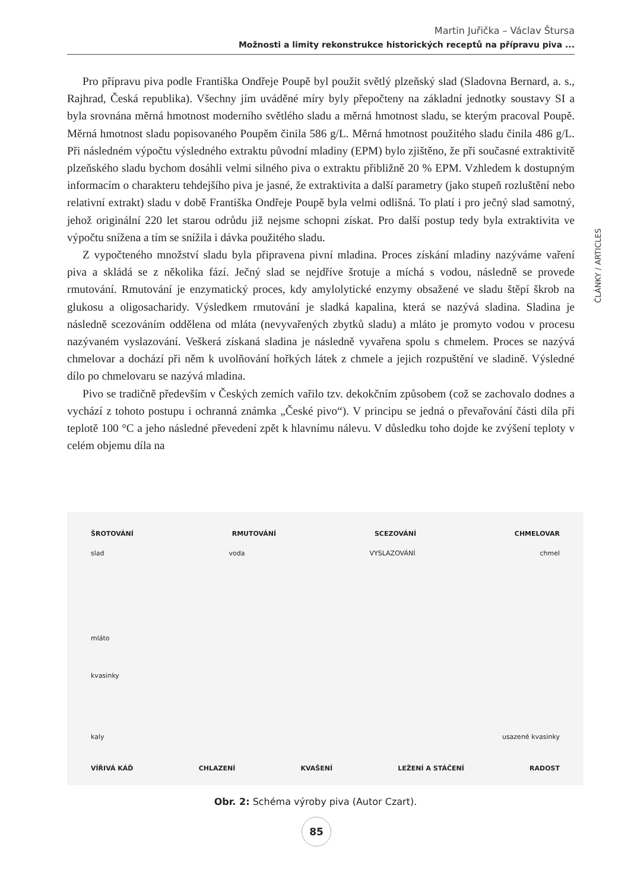Martin Juřička – Václav Štursa
Možnosti a limity rekonstrukce historických receptů na přípravu piva ...
Pro přípravu piva podle Františka Ondřeje Poupě byl použit světlý plzeňský slad (Sladovna Bernard, a. s., Rajhrad, Česká republika). Všechny jím uváděné míry byly přepočteny na základní jednotky soustavy SI a byla srovnána měrná hmotnost moderního světlého sladu a měrná hmotnost sladu, se kterým pracoval Poupě. Měrná hmotnost sladu popisovaného Poupěm činila 586 g/L. Měrná hmotnost použitého sladu činila 486 g/L. Při následném výpočtu výsledného extraktu původní mladiny (EPM) bylo zjištěno, že při současné extraktivitě plzeňského sladu bychom dosáhli velmi silného piva o extraktu přibližně 20 % EPM. Vzhledem k dostupným informacím o charakteru tehdejšího piva je jasné, že extraktivita a další parametry (jako stupeň rozluštění nebo relativní extrakt) sladu v době Františka Ondřeje Poupě byla velmi odlišná. To platí i pro ječný slad samotný, jehož originální 220 let starou odrůdu již nejsme schopni získat. Pro další postup tedy byla extraktivita ve výpočtu snížena a tím se snížila i dávka použitého sladu.
Z vypočteného množství sladu byla připravena pivní mladina. Proces získání mladiny nazýváme vaření piva a skládá se z několika fází. Ječný slad se nejdříve šrotuje a míchá s vodou, následně se provede rmutování. Rmutování je enzymatický proces, kdy amylolytické enzymy obsažené ve sladu štěpí škrob na glukosu a oligosacharidy. Výsledkem rmutování je sladká kapalina, která se nazývá sladina. Sladina je následně scezováním oddělena od mláta (nevyvařených zbytků sladu) a mláto je promyto vodou v procesu nazývaném vyslazování. Veškerá získaná sladina je následně vyvařena spolu s chmelem. Proces se nazývá chmelovar a dochází při něm k uvolňování hořkých látek z chmele a jejich rozpuštění ve sladině. Výsledné dílo po chmelovaru se nazývá mladina.
Pivo se tradičně především v Českých zemích vařilo tzv. dekokčním způsobem (což se zachovalo dodnes a vychází z tohoto postupu i ochranná známka „České pivo“). V principu se jedná o převařování části díla při teplotě 100 °C a jeho následné převedení zpět k hlavnímu nálevu. V důsledku toho dojde ke zvýšení teploty v celém objemu díla na
ČLÁNKY / ARTICLES
ŠROTOVÁNÍ RMUTOVÁNÍ SCEZOVÁNÍ CHMELOVAR
slad voda VYSLAZOVÁNÍ chmel
mláto
kvasinky
kaly usazené kvasinky
VÍŘIVÁ KÁĎ CHLAZENÍ KVAŠENÍ LEŽENÍ A STÁČENÍ RADOST
Obr. 2: Schéma výroby piva (Autor Czart).
85